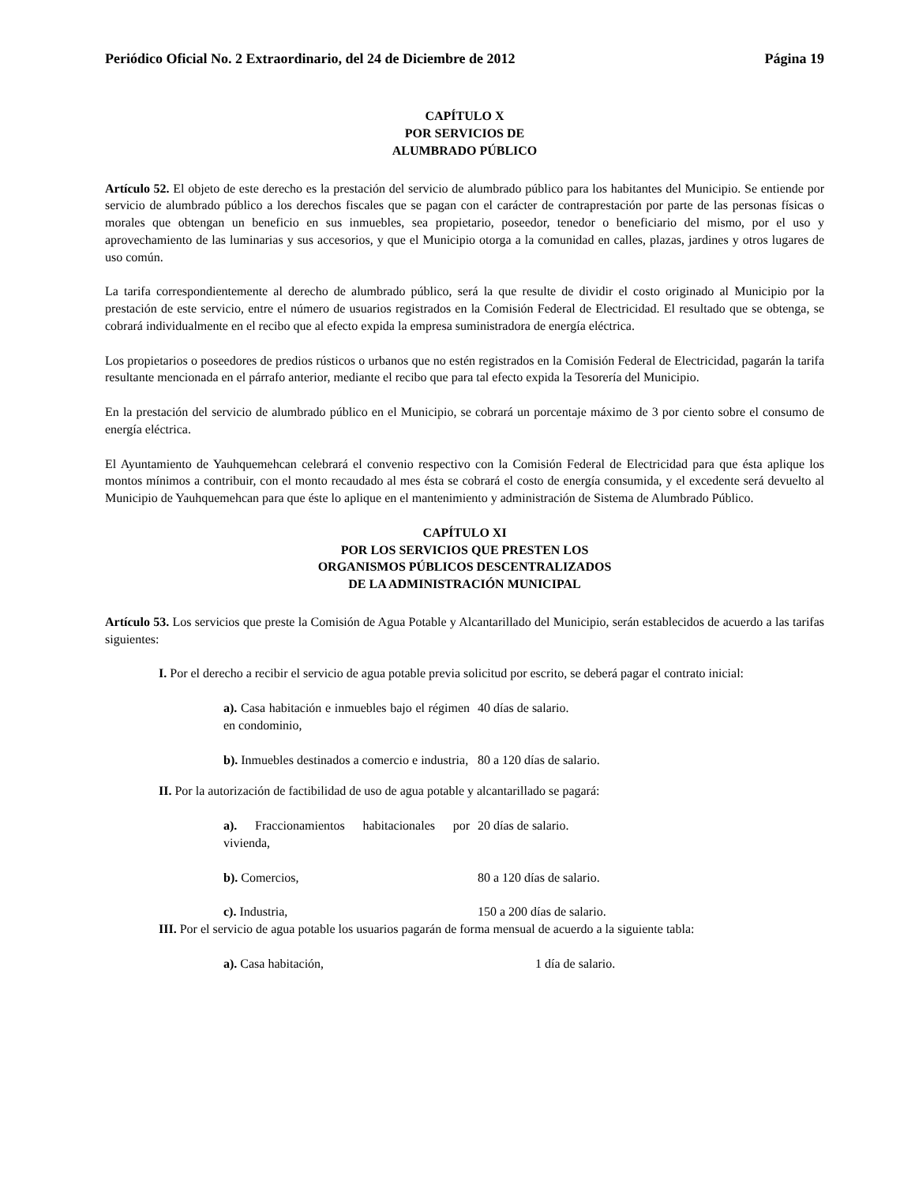Periódico Oficial No. 2 Extraordinario, del 24 de Diciembre de 2012 Página 19
CAPÍTULO X
POR SERVICIOS DE
ALUMBRADO PÚBLICO
Artículo 52. El objeto de este derecho es la prestación del servicio de alumbrado público para los habitantes del Municipio. Se entiende por servicio de alumbrado público a los derechos fiscales que se pagan con el carácter de contraprestación por parte de las personas físicas o morales que obtengan un beneficio en sus inmuebles, sea propietario, poseedor, tenedor o beneficiario del mismo, por el uso y aprovechamiento de las luminarias y sus accesorios, y que el Municipio otorga a la comunidad en calles, plazas, jardines y otros lugares de uso común.
La tarifa correspondientemente al derecho de alumbrado público, será la que resulte de dividir el costo originado al Municipio por la prestación de este servicio, entre el número de usuarios registrados en la Comisión Federal de Electricidad. El resultado que se obtenga, se cobrará individualmente en el recibo que al efecto expida la empresa suministradora de energía eléctrica.
Los propietarios o poseedores de predios rústicos o urbanos que no estén registrados en la Comisión Federal de Electricidad, pagarán la tarifa resultante mencionada en el párrafo anterior, mediante el recibo que para tal efecto expida la Tesorería del Municipio.
En la prestación del servicio de alumbrado público en el Municipio, se cobrará un porcentaje máximo de 3 por ciento sobre el consumo de energía eléctrica.
El Ayuntamiento de Yauhquemehcan celebrará el convenio respectivo con la Comisión Federal de Electricidad para que ésta aplique los montos mínimos a contribuir, con el monto recaudado al mes ésta se cobrará el costo de energía consumida, y el excedente será devuelto al Municipio de Yauhquemehcan para que éste lo aplique en el mantenimiento y administración de Sistema de Alumbrado Público.
CAPÍTULO XI
POR LOS SERVICIOS QUE PRESTEN LOS
ORGANISMOS PÚBLICOS DESCENTRALIZADOS
DE LA ADMINISTRACIÓN MUNICIPAL
Artículo 53. Los servicios que preste la Comisión de Agua Potable y Alcantarillado del Municipio, serán establecidos de acuerdo a las tarifas siguientes:
I. Por el derecho a recibir el servicio de agua potable previa solicitud por escrito, se deberá pagar el contrato inicial:
| a). Casa habitación e inmuebles bajo el régimen en condominio, | 40 días de salario. |
| b). Inmuebles destinados a comercio e industria, | 80 a 120 días de salario. |
II. Por la autorización de factibilidad de uso de agua potable y alcantarillado se pagará:
| a). Fraccionamientos habitacionales por vivienda, | 20 días de salario. |
| b). Comercios, | 80 a 120 días de salario. |
| c). Industria, | 150 a 200 días de salario. |
III. Por el servicio de agua potable los usuarios pagarán de forma mensual de acuerdo a la siguiente tabla:
| a). Casa habitación, | 1 día de salario. |